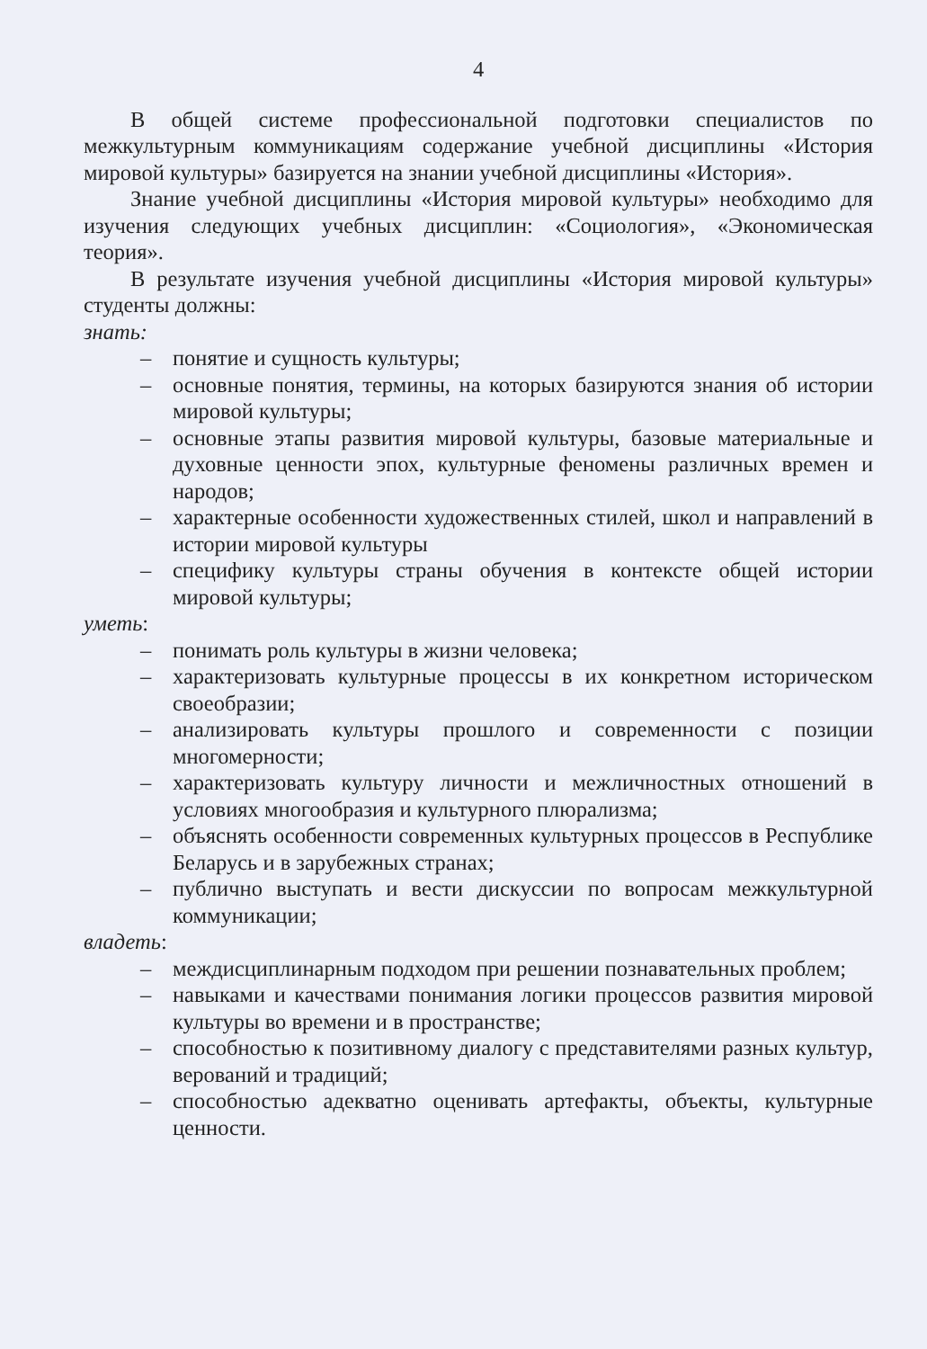4
В общей системе профессиональной подготовки специалистов по межкультурным коммуникациям содержание учебной дисциплины «История мировой культуры» базируется на знании учебной дисциплины «История».
Знание учебной дисциплины «История мировой культуры» необходимо для изучения следующих учебных дисциплин: «Социология», «Экономическая теория».
В результате изучения учебной дисциплины «История мировой культуры» студенты должны:
знать:
– понятие и сущность культуры;
– основные понятия, термины, на которых базируются знания об истории мировой культуры;
– основные этапы развития мировой культуры, базовые материальные и духовные ценности эпох, культурные феномены различных времен и народов;
– характерные особенности художественных стилей, школ и направлений в истории мировой культуры
– специфику культуры страны обучения в контексте общей истории мировой культуры;
уметь:
– понимать роль культуры в жизни человека;
– характеризовать культурные процессы в их конкретном историческом своеобразии;
– анализировать культуры прошлого и современности с позиции многомерности;
– характеризовать культуру личности и межличностных отношений в условиях многообразия и культурного плюрализма;
– объяснять особенности современных культурных процессов в Республике Беларусь и в зарубежных странах;
– публично выступать и вести дискуссии по вопросам межкультурной коммуникации;
владеть:
– междисциплинарным подходом при решении познавательных проблем;
– навыками и качествами понимания логики процессов развития мировой культуры во времени и в пространстве;
– способностью к позитивному диалогу с представителями разных культур, верований и традиций;
– способностью адекватно оценивать артефакты, объекты, культурные ценности.